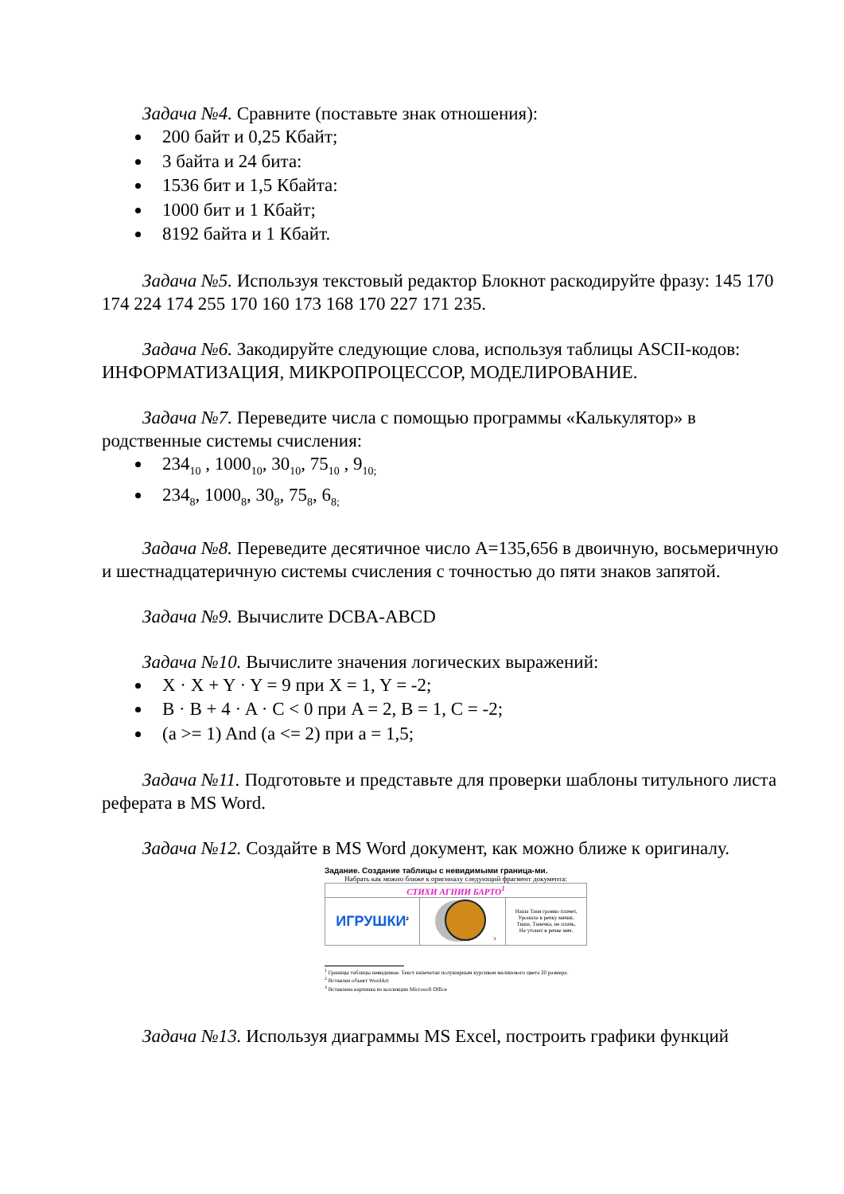Задача №4. Сравните (поставьте знак отношения):
200 байт и 0,25 Кбайт;
3 байта и 24 бита:
1536 бит и 1,5 Кбайта:
1000 бит и 1 Кбайт;
8192 байта и 1 Кбайт.
Задача №5. Используя текстовый редактор Блокнот раскодируйте фразу: 145 170 174 224 174 255 170 160 173 168 170 227 171 235.
Задача №6. Закодируйте следующие слова, используя таблицы ASCII-кодов: ИНФОРМАТИЗАЦИЯ, МИКРОПРОЦЕССОР, МОДЕЛИРОВАНИЕ.
Задача №7. Переведите числа с помощью программы «Калькулятор» в родственные системы счисления:
234<sub>10</sub> , 1000<sub>10</sub>, 30<sub>10</sub>, 75<sub>10</sub> , 9<sub>10;</sub>
234<sub>8</sub>, 1000<sub>8</sub>, 30<sub>8</sub>, 75<sub>8</sub>, 6<sub>8;</sub>
Задача №8. Переведите десятичное число A=135,656 в двоичную, восьмеричную и шестнадцатеричную системы счисления с точностью до пяти знаков запятой.
Задача №9. Вычислите DCBA-ABCD
Задача №10. Вычислите значения логических выражений:
X · X + Y · Y = 9 при X = 1, Y = -2;
B · B + 4 · A · C < 0 при A = 2, B = 1, C = -2;
(a >= 1) And (a <= 2) при a = 1,5;
Задача №11. Подготовьте и представьте для проверки шаблоны титульного листа реферата в MS Word.
Задача №12. Создайте в MS Word документ, как можно ближе к оригиналу.
Задание. Создание таблицы с невидимыми граница-ми.
Набрать как можно ближе к оригиналу следующий фрагмент документа:
| СТИХИ АГНИИ БАРТО<sup>1</sup> | | |
| ИГРУШКИ<sup>2</sup> | <sup>3</sup> | Наша Таня громко плачет, Уронила в речку мячик. Тише, Танечка, не плачь, Не утонет в речке мяч. |
<sup>1</sup> Границы таблицы невидимые. Текст напечатан полужирным курсивом малинового цвета 20 размера.
<sup>2</sup> Вставлен объект WordArt
<sup>3</sup> Вставлена картинка из коллекции Microsoft Office
Задача №13. Используя диаграммы MS Excel, построить графики функций